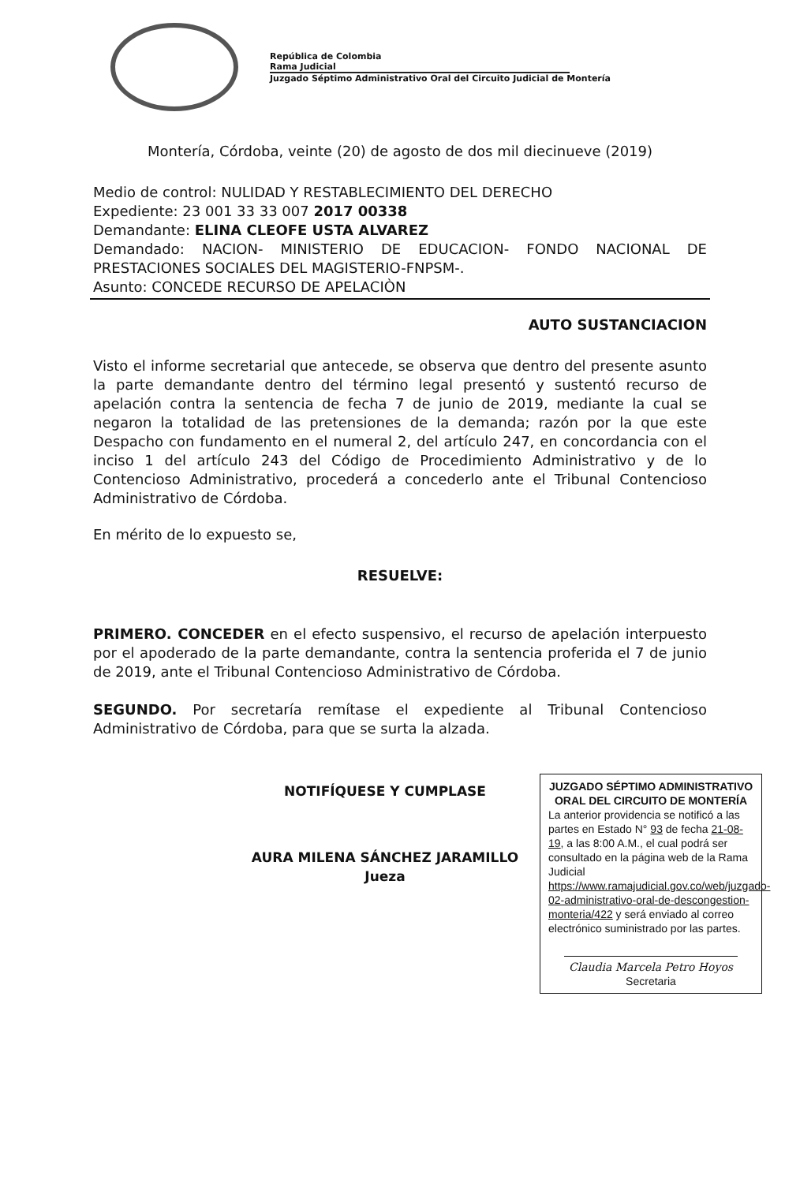República de Colombia
Rama Judicial
Juzgado Séptimo Administrativo Oral del Circuito Judicial de Montería
Montería, Córdoba, veinte (20) de agosto de dos mil diecinueve (2019)
Medio de control: NULIDAD Y RESTABLECIMIENTO DEL DERECHO
Expediente: 23 001 33 33 007 2017 00338
Demandante: ELINA CLEOFE USTA ALVAREZ
Demandado: NACION- MINISTERIO DE EDUCACION- FONDO NACIONAL DE PRESTACIONES SOCIALES DEL MAGISTERIO-FNPSM-.
Asunto: CONCEDE RECURSO DE APELACIÒN
AUTO SUSTANCIACION
Visto el informe secretarial que antecede, se observa que dentro del presente asunto la parte demandante dentro del término legal presentó y sustentó recurso de apelación contra la sentencia de fecha 7 de junio de 2019, mediante la cual se negaron la totalidad de las pretensiones de la demanda; razón por la que este Despacho con fundamento en el numeral 2, del artículo 247, en concordancia con el inciso 1 del artículo 243 del Código de Procedimiento Administrativo y de lo Contencioso Administrativo, procederá a concederlo ante el Tribunal Contencioso Administrativo de Córdoba.
En mérito de lo expuesto se,
RESUELVE:
PRIMERO. CONCEDER en el efecto suspensivo, el recurso de apelación interpuesto por el apoderado de la parte demandante, contra la sentencia proferida el 7 de junio de 2019, ante el Tribunal Contencioso Administrativo de Córdoba.
SEGUNDO. Por secretaría remítase el expediente al Tribunal Contencioso Administrativo de Córdoba, para que se surta la alzada.
NOTIFÍQUESE Y CUMPLASE
AURA MILENA SÁNCHEZ JARAMILLO
Jueza
JUZGADO SÉPTIMO ADMINISTRATIVO ORAL DEL CIRCUITO DE MONTERÍA
La anterior providencia se notificó a las partes en Estado N° 93 de fecha 21-08-19, a las 8:00 A.M., el cual podrá ser consultado en la página web de la Rama Judicial https://www.ramajudicial.gov.co/web/juzgado-02-administrativo-oral-de-descongestion-monteria/422 y será enviado al correo electrónico suministrado por las partes.
Claudia Marcela Petro Hoyos
Secretaria